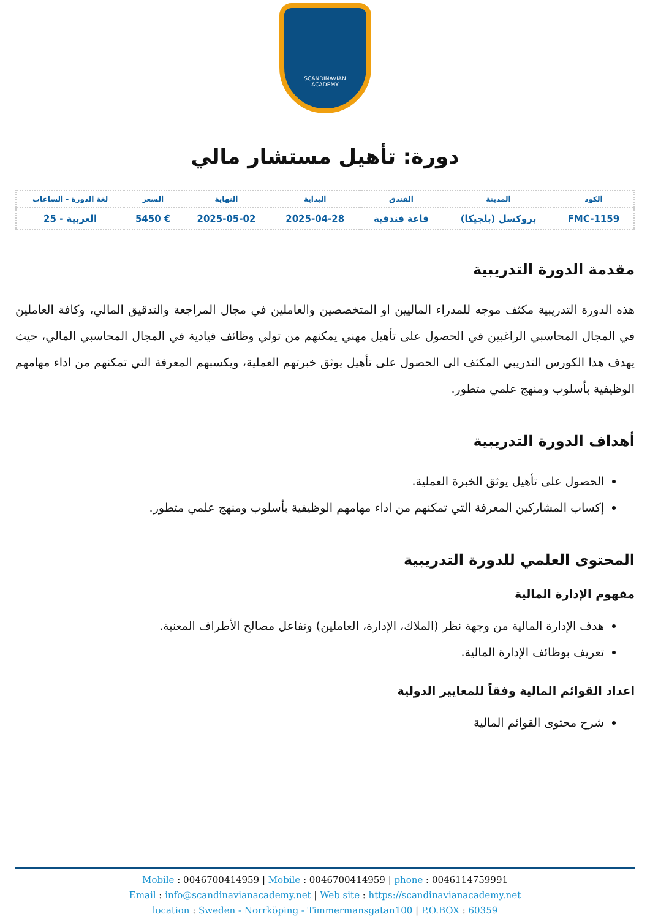SCANDINAVIAN
ACADEMY
دورة: تأهيل مستشار مالي
| الكود | المدينة | الفندق | البداية | النهاية | السعر | لغة الدورة - الساعات |
| --- | --- | --- | --- | --- | --- | --- |
| FMC-1159 | بروكسل (بلجيكا) | قاعة فندقية | 2025-04-28 | 2025-05-02 | € 5450 | العربية - 25 |
مقدمة الدورة التدريبية
هذه الدورة التدريبية مكثف موجه للمدراء الماليين او المتخصصين والعاملين في مجال المراجعة والتدقيق المالي، وكافة العاملين في المجال المحاسبي الراغبين في الحصول على تأهيل مهني يمكنهم من تولي وظائف قيادية في المجال المحاسبي المالي، حيث يهدف هذا الكورس التدريبي المكثف الى الحصول على تأهيل يوثق خبرتهم العملية، ويكسبهم المعرفة التي تمكنهم من اداء مهامهم الوظيفية بأسلوب ومنهج علمي متطور.
أهداف الدورة التدريبية
الحصول على تأهيل يوثق الخبرة العملية.
إكساب المشاركين المعرفة التي تمكنهم من اداء مهامهم الوظيفية بأسلوب ومنهج علمي متطور.
المحتوى العلمي للدورة التدريبية
مفهوم الإدارة المالية
هدف الإدارة المالية من وجهة نظر (الملاك، الإدارة، العاملين) وتفاعل مصالح الأطراف المعنية.
تعريف بوظائف الإدارة المالية.
اعداد القوائم المالية وفقاً للمعايير الدولية
شرح محتوى القوائم المالية
Mobile : 0046700414959 | Mobile : 0046700414959 | phone : 0046114759991
Email : info@scandinavianacademy.net | Web site : https://scandinavianacademy.net
location : Sweden - Norrköping - Timmermansgatan100 | P.O.BOX : 60359